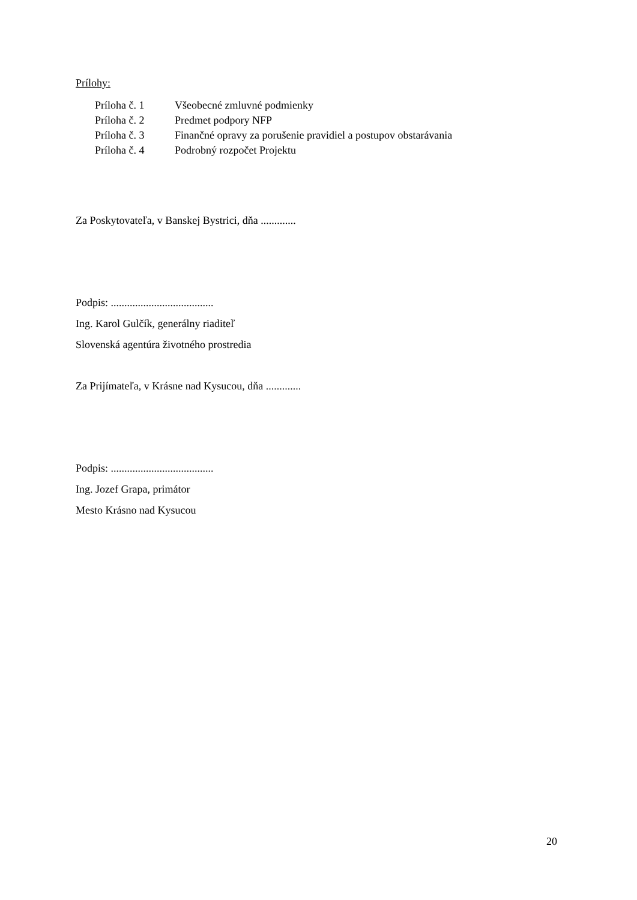Prílohy:
Príloha č. 1 Všeobecné zmluvné podmienky
Príloha č. 2 Predmet podpory NFP
Príloha č. 3 Finančné opravy za porušenie pravidiel a postupov obstarávania
Príloha č. 4 Podrobný rozpočet Projektu
Za Poskytovateľa, v Banskej Bystrici, dňa .............
Podpis: ......................................
Ing. Karol Gulčík, generálny riaditeľ
Slovenská agentúra životného prostredia
Za Prijímateľa, v Krásne nad Kysucou, dňa .............
Podpis: ......................................
Ing. Jozef Grapa, primátor
Mesto Krásno nad Kysucou
20